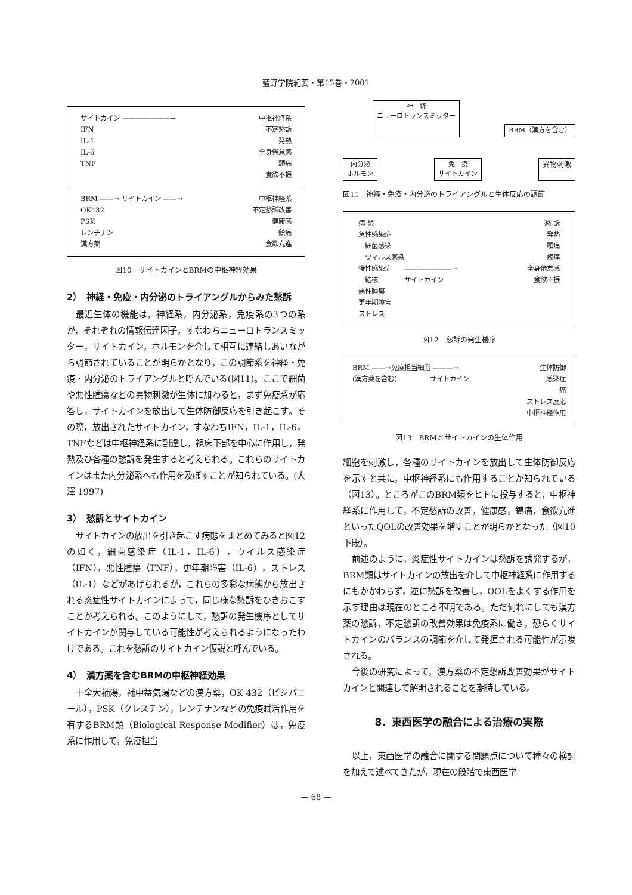藍野学院紀要・第15巻・2001
サイトカイン ———————→ 中枢神経系
IFN 不定愁訴
IL-1 発熱
IL-6 全身倦怠感
TNF 頭痛
食欲不振
BRM ——→ サイトカイン ——→ 中枢神経系
OK432 不定愁訴改善
PSK 健康感
レンチナン 鎮痛
漢方薬 食欲亢進
図10　サイトカインとBRMの中枢神経効果
2）　神経・免疫・内分泌のトライアングルからみた愁訴
最近生体の機能は，神経系，内分泌系，免疫系の3つの系が，それぞれの情報伝達因子，すなわちニューロトランスミッター，サイトカイン，ホルモンを介して相互に連絡しあいながら調節されていることが明らかとなり，この調節系を神経・免疫・内分泌のトライアングルと呼んでいる(図11)。ここで細菌や悪性腫瘍などの異物刺激が生体に加わると，まず免疫系が応答し，サイトカインを放出して生体防御反応を引き起こす。その際，放出されたサイトカイン，すなわちIFN，IL-1，IL-6，TNFなどは中枢神経系に到達し，視床下部を中心に作用し，発熱及び各種の愁訴を発生すると考えられる。これらのサイトカインはまた内分泌系へも作用を及ぼすことが知られている。(大澤 1997)
3）　愁訴とサイトカイン
サイトカインの放出を引き起こす病態をまとめてみると図12の如く，細菌感染症（IL-1，IL-6），ウイルス感染症（IFN），悪性腫瘍（TNF），更年期障害（IL-6），ストレス（IL-1）などがあげられるが，これらの多彩な病態から放出される炎症性サイトカインによって，同じ様な愁訴をひきおこすことが考えられる。このようにして，愁訴の発生機序としてサイトカインが関与している可能性が考えられるようになったわけである。これを愁訴のサイトカイン仮説と呼んでいる。
4）　漢方薬を含むBRMの中枢神経効果
十全大補湯，補中益気湯などの漢方薬，OK 432（ピシバニール），PSK（クレスチン），レンチナンなどの免疫賦活作用を有するBRM類（Biological Response Modifier）は，免疫系に作用して，免疫担当
神　経
ニューロトランスミッター BRM（漢方を含む）
内分泌
ホルモン 免　疫
サイトカイン 異物刺激
図11　神経・免疫・内分泌のトライアングルと生体反応の調節
病 態 愁 訴
急性感染症 発熱
　細菌感染 頭痛
　ウィルス感染 疼痛
慢性感染症　　———————→ 全身倦怠感
　結核　　　　サイトカイン 食欲不振
悪性腫瘍
更年期障害
ストレス
図12　愁訴の発生機序
BRM ——→免疫担当細胞 ———→ 生体防御
(漢方薬を含む)　　　　　サイトカイン 感染症
癌
ストレス反応
中枢神経作用
図13　BRMとサイトカインの生体作用
細胞を刺激し，各種のサイトカインを放出して生体防御反応を示すと共に，中枢神経系にも作用することが知られている（図13）。ところがこのBRM類をヒトに投与すると，中枢神経系に作用して，不定愁訴の改善，健康感，鎮痛，食欲亢進といったQOLの改善効果を増すことが明らかとなった（図10下段）。
前述のように，炎症性サイトカインは愁訴を誘発するが，BRM類はサイトカインの放出を介して中枢神経系に作用するにもかかわらず，逆に愁訴を改善し，QOLをよくする作用を示す理由は現在のところ不明である。ただ何れにしても漢方薬の愁訴，不定愁訴の改善効果は免疫系に働き，恐らくサイトカインのバランスの調節を介して発揮される可能性が示唆される。
今後の研究によって，漢方薬の不定愁訴改善効果がサイトカインと関連して解明されることを期待している。
8．東西医学の融合による治療の実際
以上，東西医学の融合に関する問題点について種々の検討を加えて述べてきたが，現在の段階で東西医学
— 68 —